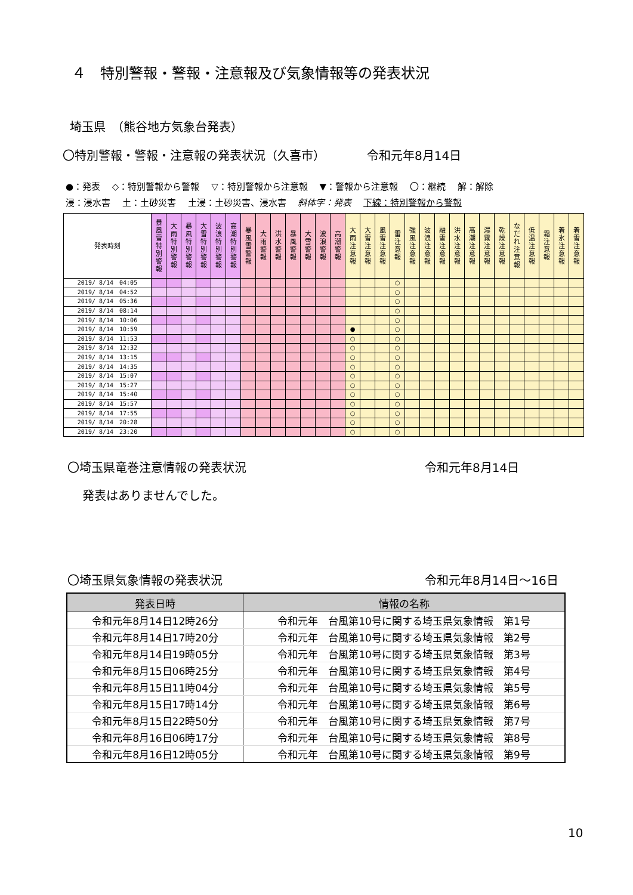４　特別警報・警報・注意報及び気象情報等の発表状況
埼玉県　（熊谷地方気象台発表）
〇特別警報・警報・注意報の発表状況（久喜市）　　　　令和元年8月14日
●：発表　 ◇：特別警報から警報　 ▽：特別警報から注意報　 ▼：警報から注意報　 〇：継続　 解：解除
浸：浸水害　 土：土砂災害　 土浸：土砂災害、浸水害　 斜体字：発表　 下線：特別警報から警報
| 発表時刻 | 暴 風 雪 特 別 警 報 | 大 雨 特 別 警 報 | 暴 風 特 別 警 報 | 大 雪 特 別 警 報 | 波 浪 特 別 警 報 | 高 潮 特 別 警 報 | 暴 風 雪 警 報 | 大 雨 警 報 | 洪 水 警 報 | 暴 風 警 報 | 大 雪 警 報 | 波 浪 警 報 | 高 潮 警 報 | 大 雨 注 意 報 | 大 雪 注 意 報 | 風 雪 注 意 報 | 雷 注 意 報 | 強 風 注 意 報 | 波 浪 注 意 報 | 融 雪 注 意 報 | 洪 水 注 意 報 | 高 潮 注 意 報 | 濃 霧 注 意 報 | 乾 燥 注 意 報 | な だ れ 注 意 報 | 低 温 注 意 報 | 霜 注 意 報 | 着 氷 注 意 報 | 着 雪 注 意 報 |
| --- | --- | --- | --- | --- | --- | --- | --- | --- | --- | --- | --- | --- | --- | --- | --- | --- | --- | --- | --- | --- | --- | --- | --- | --- | --- | --- | --- | --- | --- |
| 2019/ 8/14 04:05 | | | | | | | | | | | | | | | | | ○ | | | | | | | | | | | | |
| 2019/ 8/14 04:52 | | | | | | | | | | | | | | | | | ○ | | | | | | | | | | | | |
| 2019/ 8/14 05:36 | | | | | | | | | | | | | | | | | ○ | | | | | | | | | | | | |
| 2019/ 8/14 08:14 | | | | | | | | | | | | | | | | | ○ | | | | | | | | | | | | |
| 2019/ 8/14 10:06 | | | | | | | | | | | | | | | | | ○ | | | | | | | | | | | | |
| 2019/ 8/14 10:59 | | | | | | | | | | | | | | ● | | | ○ | | | | | | | | | | | | |
| 2019/ 8/14 11:53 | | | | | | | | | | | | | | ○ | | | ○ | | | | | | | | | | | | |
| 2019/ 8/14 12:32 | | | | | | | | | | | | | | ○ | | | ○ | | | | | | | | | | | | |
| 2019/ 8/14 13:15 | | | | | | | | | | | | | | ○ | | | ○ | | | | | | | | | | | | |
| 2019/ 8/14 14:35 | | | | | | | | | | | | | | ○ | | | ○ | | | | | | | | | | | | |
| 2019/ 8/14 15:07 | | | | | | | | | | | | | | ○ | | | ○ | | | | | | | | | | | | |
| 2019/ 8/14 15:27 | | | | | | | | | | | | | | ○ | | | ○ | | | | | | | | | | | | |
| 2019/ 8/14 15:40 | | | | | | | | | | | | | | ○ | | | ○ | | | | | | | | | | | | |
| 2019/ 8/14 15:57 | | | | | | | | | | | | | | ○ | | | ○ | | | | | | | | | | | | |
| 2019/ 8/14 17:55 | | | | | | | | | | | | | | ○ | | | ○ | | | | | | | | | | | | |
| 2019/ 8/14 20:28 | | | | | | | | | | | | | | ○ | | | ○ | | | | | | | | | | | | |
| 2019/ 8/14 23:20 | | | | | | | | | | | | | | ○ | | | ○ | | | | | | | | | | | | |
〇埼玉県竜巻注意情報の発表状況 令和元年8月14日
発表はありませんでした。
〇埼玉県気象情報の発表状況 令和元年8月14日～16日
| 発表日時 | 情報の名称 |
| --- | --- |
| 令和元年8月14日12時26分 | 令和元年 台風第10号に関する埼玉県気象情報 第1号 |
| 令和元年8月14日17時20分 | 令和元年 台風第10号に関する埼玉県気象情報 第2号 |
| 令和元年8月14日19時05分 | 令和元年 台風第10号に関する埼玉県気象情報 第3号 |
| 令和元年8月15日06時25分 | 令和元年 台風第10号に関する埼玉県気象情報 第4号 |
| 令和元年8月15日11時04分 | 令和元年 台風第10号に関する埼玉県気象情報 第5号 |
| 令和元年8月15日17時14分 | 令和元年 台風第10号に関する埼玉県気象情報 第6号 |
| 令和元年8月15日22時50分 | 令和元年 台風第10号に関する埼玉県気象情報 第7号 |
| 令和元年8月16日06時17分 | 令和元年 台風第10号に関する埼玉県気象情報 第8号 |
| 令和元年8月16日12時05分 | 令和元年 台風第10号に関する埼玉県気象情報 第9号 |
10